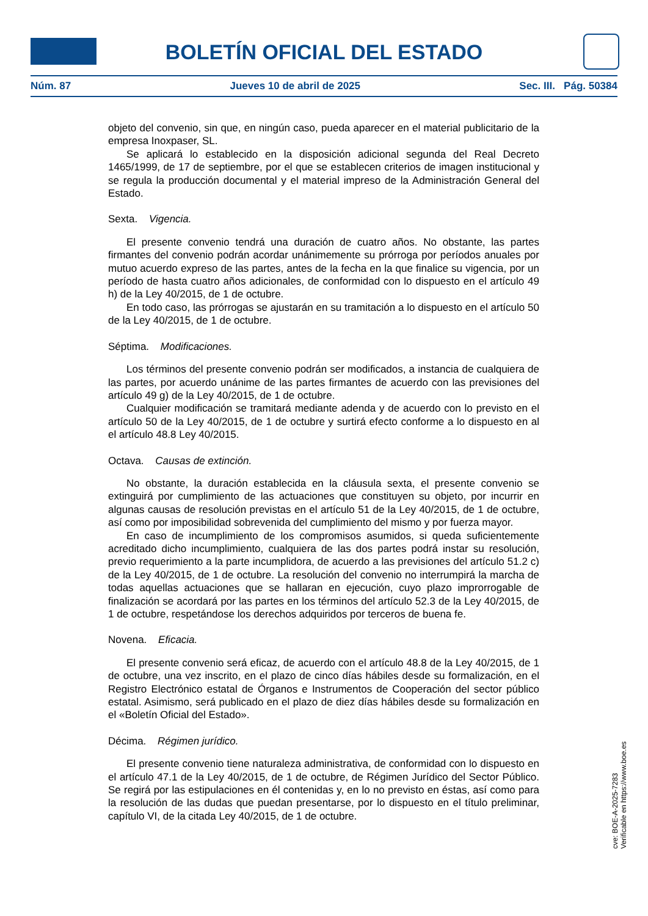BOLETÍN OFICIAL DEL ESTADO
Núm. 87 Jueves 10 de abril de 2025 Sec. III. Pág. 50384
objeto del convenio, sin que, en ningún caso, pueda aparecer en el material publicitario de la empresa Inoxpaser, SL.
Se aplicará lo establecido en la disposición adicional segunda del Real Decreto 1465/1999, de 17 de septiembre, por el que se establecen criterios de imagen institucional y se regula la producción documental y el material impreso de la Administración General del Estado.
Sexta. Vigencia.
El presente convenio tendrá una duración de cuatro años. No obstante, las partes firmantes del convenio podrán acordar unánimemente su prórroga por períodos anuales por mutuo acuerdo expreso de las partes, antes de la fecha en la que finalice su vigencia, por un período de hasta cuatro años adicionales, de conformidad con lo dispuesto en el artículo 49 h) de la Ley 40/2015, de 1 de octubre.
En todo caso, las prórrogas se ajustarán en su tramitación a lo dispuesto en el artículo 50 de la Ley 40/2015, de 1 de octubre.
Séptima. Modificaciones.
Los términos del presente convenio podrán ser modificados, a instancia de cualquiera de las partes, por acuerdo unánime de las partes firmantes de acuerdo con las previsiones del artículo 49 g) de la Ley 40/2015, de 1 de octubre.
Cualquier modificación se tramitará mediante adenda y de acuerdo con lo previsto en el artículo 50 de la Ley 40/2015, de 1 de octubre y surtirá efecto conforme a lo dispuesto en al el artículo 48.8 Ley 40/2015.
Octava. Causas de extinción.
No obstante, la duración establecida en la cláusula sexta, el presente convenio se extinguirá por cumplimiento de las actuaciones que constituyen su objeto, por incurrir en algunas causas de resolución previstas en el artículo 51 de la Ley 40/2015, de 1 de octubre, así como por imposibilidad sobrevenida del cumplimiento del mismo y por fuerza mayor.
En caso de incumplimiento de los compromisos asumidos, si queda suficientemente acreditado dicho incumplimiento, cualquiera de las dos partes podrá instar su resolución, previo requerimiento a la parte incumplidora, de acuerdo a las previsiones del artículo 51.2 c) de la Ley 40/2015, de 1 de octubre. La resolución del convenio no interrumpirá la marcha de todas aquellas actuaciones que se hallaran en ejecución, cuyo plazo improrrogable de finalización se acordará por las partes en los términos del artículo 52.3 de la Ley 40/2015, de 1 de octubre, respetándose los derechos adquiridos por terceros de buena fe.
Novena. Eficacia.
El presente convenio será eficaz, de acuerdo con el artículo 48.8 de la Ley 40/2015, de 1 de octubre, una vez inscrito, en el plazo de cinco días hábiles desde su formalización, en el Registro Electrónico estatal de Órganos e Instrumentos de Cooperación del sector público estatal. Asimismo, será publicado en el plazo de diez días hábiles desde su formalización en el «Boletín Oficial del Estado».
Décima. Régimen jurídico.
El presente convenio tiene naturaleza administrativa, de conformidad con lo dispuesto en el artículo 47.1 de la Ley 40/2015, de 1 de octubre, de Régimen Jurídico del Sector Público. Se regirá por las estipulaciones en él contenidas y, en lo no previsto en éstas, así como para la resolución de las dudas que puedan presentarse, por lo dispuesto en el título preliminar, capítulo VI, de la citada Ley 40/2015, de 1 de octubre.
cve: BOE-A-2025-7283
Verificable en https://www.boe.es